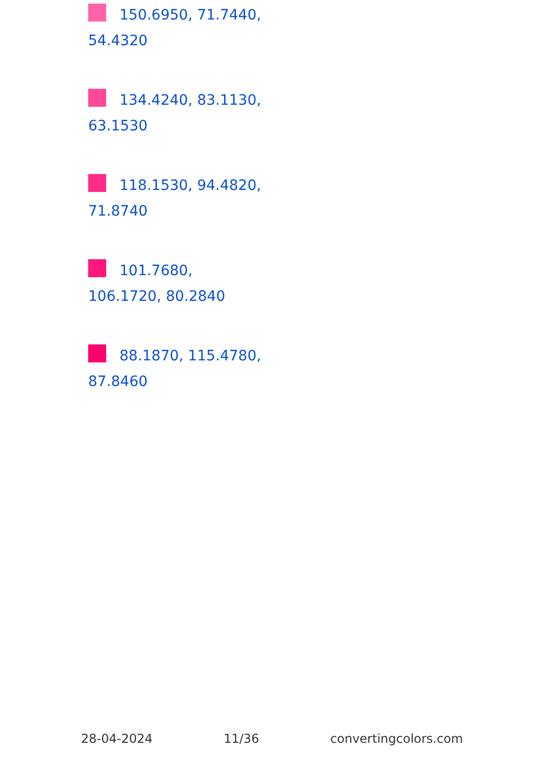150.6950, 71.7440, 54.4320
134.4240, 83.1130, 63.1530
118.1530, 94.4820, 71.8740
101.7680, 106.1720, 80.2840
88.1870, 115.4780, 87.8460
28-04-2024 11/36 convertingcolors.com